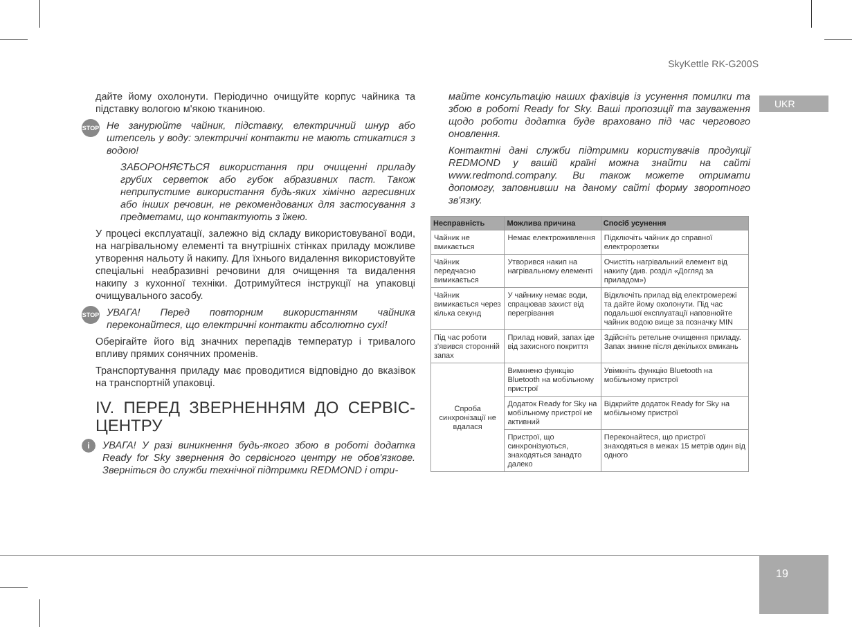SkyKettle RK-G200S
UKR
дайте йому охолонути. Періодично очищуйте корпус чайника та підставку вологою м'якою тканиною.
STOP
Не занурюйте чайник, підставку, електричний шнур або штепсель у воду: электричні контакти не мають стикатися з водою!
ЗАБОРОНЯЄТЬСЯ використання при очищенні приладу грубих серветок або губок абразивних паст. Також неприпустиме використання будь-яких хімічно агресивних або інших речовин, не рекомендованих для застосування з предметами, що контактують з їжею.
У процесі експлуатації, залежно від складу використовуваної води, на нагрівальному елементі та внутрішніх стінках приладу можливе утворення нальоту й накипу. Для їхнього видалення використовуйте спеціальні неабразивні речовини для очищення та видалення накипу з кухонної техніки. Дотримуйтеся інструкції на упаковці очищувального засобу.
STOP
УВАГА! Перед повторним використанням чайника переконайтеся, що електричні контакти абсолютно сухі!
Оберігайте його від значних перепадів температур і тривалого впливу прямих сонячних променів.
Транспортування приладу має проводитися відповідно до вказівок на транспортній упаковці.
IV. ПЕРЕД ЗВЕРНЕННЯМ ДО СЕРВІС-ЦЕНТРУ
i
УВАГА! У разі виникнення будь-якого збою в роботі додатка Ready for Sky звернення до сервісного центру не обов'язкове. Зверніться до служби технічної підтримки REDMOND і отри-
майте консультацію наших фахівців із усунення помилки та збою в роботі Ready for Sky. Ваші пропозиції та зауваження щодо роботи додатка буде враховано під час чергового оновлення.
Контактні дані служби підтримки користувачів продукції REDMOND у вашій країні можна знайти на сайті www.redmond.company. Ви також можете отримати допомогу, заповнивши на даному сайті форму зворотного зв'язку.
| Несправність | Можлива причина | Спосіб усунення |
| --- | --- | --- |
| Чайник не вмикається | Немає електроживлення | Підключіть чайник до справної електророзетки |
| Чайник передчасно вимикається | Утворився накип на нагрівальному елементі | Очистіть нагрівальний елемент від накипу (див. розділ «Догляд за приладом») |
| Чайник вимикається через кілька секунд | У чайнику немає води, спрацював захист від перегрівання | Відключіть прилад від електромережі та дайте йому охолонути. Під час подальшої експлуатації наповнюйте чайник водою вище за позначку MIN |
| Під час роботи з'явився сторонній запах | Прилад новий, запах іде від захисного покриття | Здійсніть ретельне очищення приладу. Запах зникне після декількох вмикань |
| Спроба синхронізації не вдалася | Вимкнено функцію Bluetooth на мобільному пристрої | Увімкніть функцію Bluetooth на мобільному пристрої |
| | Додаток Ready for Sky на мобільному пристрої не активний | Відкрийте додаток Ready for Sky на мобільному пристрої |
| | Пристрої, що синхронізуються, знаходяться занадто далеко | Переконайтеся, що пристрої знаходяться в межах 15 метрів один від одного |
19